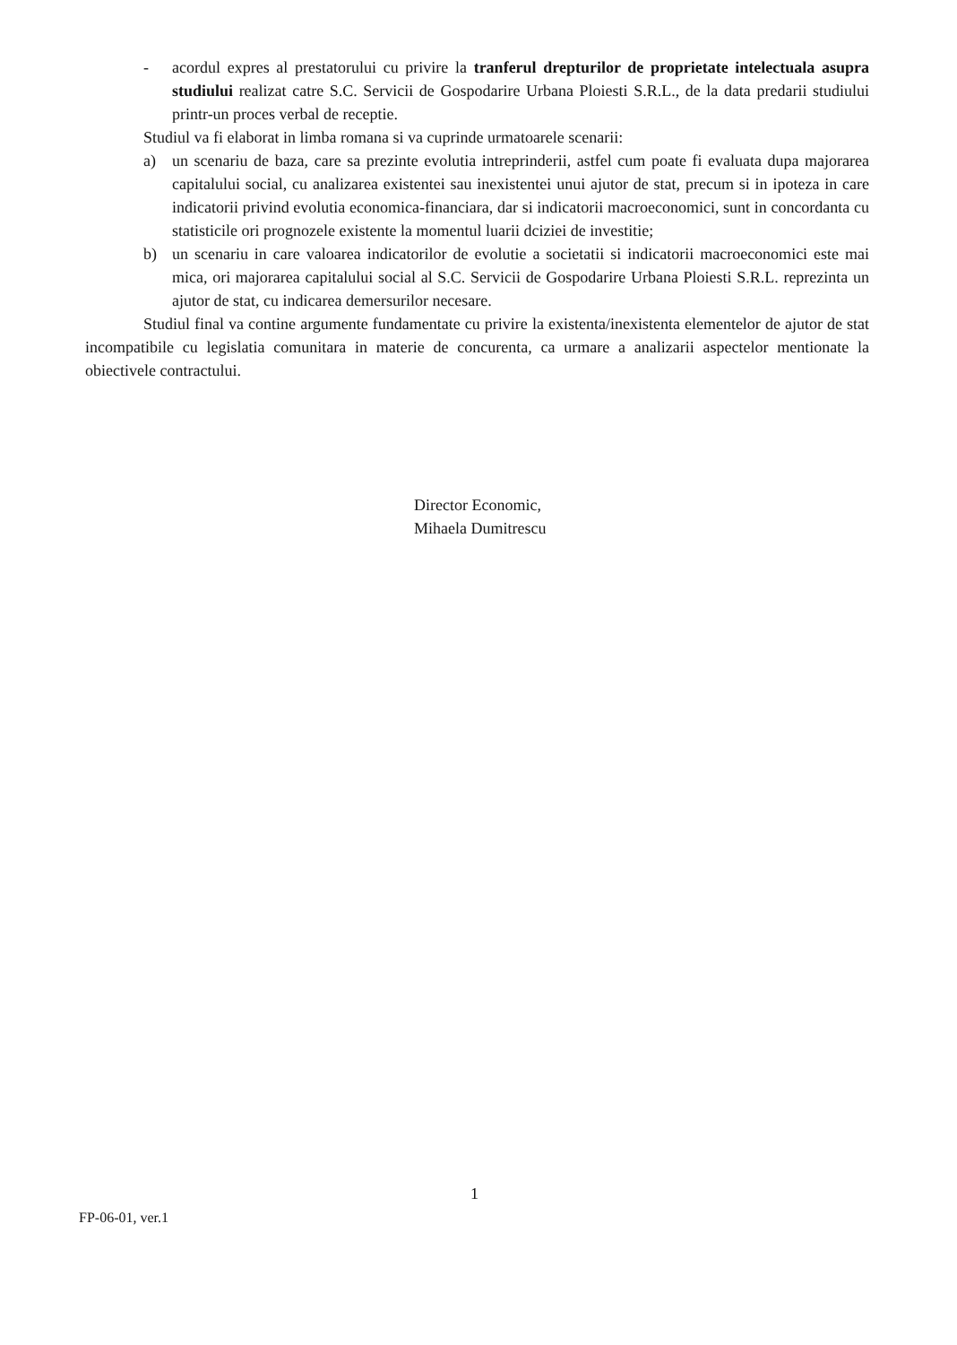- acordul expres al prestatorului cu privire la tranferul drepturilor de proprietate intelectuala asupra studiului realizat catre S.C. Servicii de Gospodarire Urbana Ploiesti S.R.L., de la data predarii studiului printr-un proces verbal de receptie.
Studiul va fi elaborat in limba romana si va cuprinde urmatoarele scenarii:
a) un scenariu de baza, care sa prezinte evolutia intreprinderii, astfel cum poate fi evaluata dupa majorarea capitalului social, cu analizarea existentei sau inexistentei unui ajutor de stat, precum si in ipoteza in care indicatorii privind evolutia economica-financiara, dar si indicatorii macroeconomici, sunt in concordanta cu statisticile ori prognozele existente la momentul luarii dciziei de investitie;
b) un scenariu in care valoarea indicatorilor de evolutie a societatii si indicatorii macroeconomici este mai mica, ori majorarea capitalului social al S.C. Servicii de Gospodarire Urbana Ploiesti S.R.L. reprezinta un ajutor de stat, cu indicarea demersurilor necesare.
Studiul final va contine argumente fundamentate cu privire la existenta/inexistenta elementelor de ajutor de stat incompatibile cu legislatia comunitara in materie de concurenta, ca urmare a analizarii aspectelor mentionate la obiectivele contractului.
Director Economic,
Mihaela Dumitrescu
1
FP-06-01, ver.1